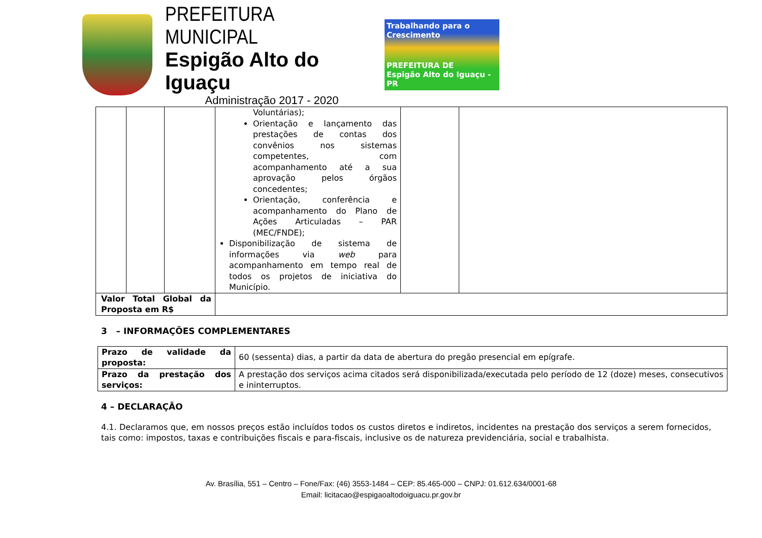PREFEITURA MUNICIPAL
Espigão Alto do Iguaçu
Administração 2017 - 2020
Trabalhando para o Crescimento
PREFEITURA DE
Espigão Alto do Iguaçu - PR
| | | | Voluntárias); Orientação e lançamento das prestações de contas dos convênios nos sistemas competentes, com acompanhamento até a sua aprovação pelos órgãos concedentes; Orientação, conferência e acompanhamento do Plano de Ações Articuladas – PAR (MEC/FNDE); Disponibilização de sistema de informações via web para acompanhamento em tempo real de todos os projetos de iniciativa do Município. | | |
| Valor Total Global da Proposta em R$ | | | | | |
3 – INFORMAÇÕES COMPLEMENTARES
| Prazo de validade da proposta: | 60 (sessenta) dias, a partir da data de abertura do pregão presencial em epígrafe. |
| Prazo da prestação dos serviços: | A prestação dos serviços acima citados será disponibilizada/executada pelo período de 12 (doze) meses, consecutivos e ininterruptos. |
4 – DECLARAÇÃO
4.1. Declaramos que, em nossos preços estão incluídos todos os custos diretos e indiretos, incidentes na prestação dos serviços a serem fornecidos, tais como: impostos, taxas e contribuições fiscais e para-fiscais, inclusive os de natureza previdenciária, social e trabalhista.
Av. Brasília, 551 – Centro – Fone/Fax: (46) 3553-1484 – CEP: 85.465-000 – CNPJ: 01.612.634/0001-68
Email: licitacao@espigaoaltodoiguacu.pr.gov.br